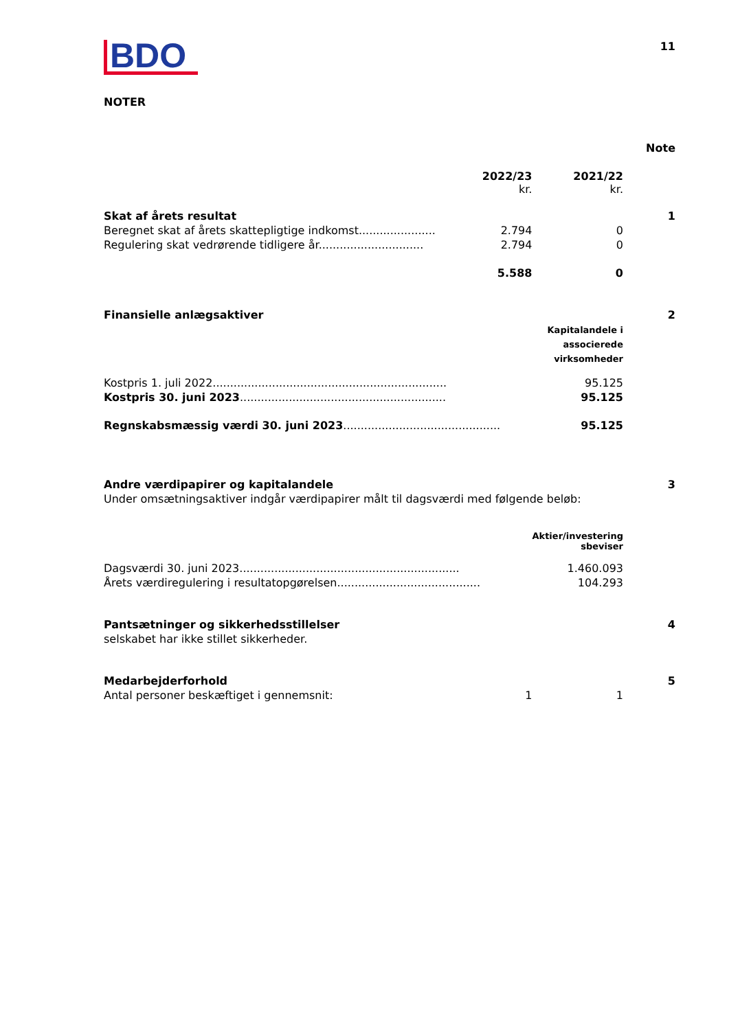BDO
11
NOTER
| | | | Note |
| | 2022/23 kr. | 2021/22 kr. | |
| Skat af årets resultat | | | 1 |
| Beregnet skat af årets skattepligtige indkomst...................... | 2.794 | 0 | |
| Regulering skat vedrørende tidligere år.............................. | 2.794 | 0 | |
| | 5.588 | 0 | |
| Finansielle anlægsaktiver | | | 2 |
| | | Kapitalandele i associerede virksomheder | |
| Kostpris 1. juli 2022................................................................... | | 95.125 | |
| Kostpris 30. juni 2023 ........................................................... | | 95.125 | |
| Regnskabsmæssig værdi 30. juni 2023 ............................................. | | 95.125 | |
| Andre værdipapirer og kapitalandele | | | 3 |
| Under omsætningsaktiver indgår værdipapirer målt til dagsværdi med følgende beløb: | | | |
| | | Aktier/investering sbeviser | |
| Dagsværdi 30. juni 2023............................................................... | | 1.460.093 | |
| Årets værdiregulering i resultatopgørelsen......................................... | | 104.293 | |
| Pantsætninger og sikkerhedsstillelser | | | 4 |
| selskabet har ikke stillet sikkerheder. | | | |
| Medarbejderforhold | | | 5 |
| Antal personer beskæftiget i gennemsnit: | 1 | 1 | |